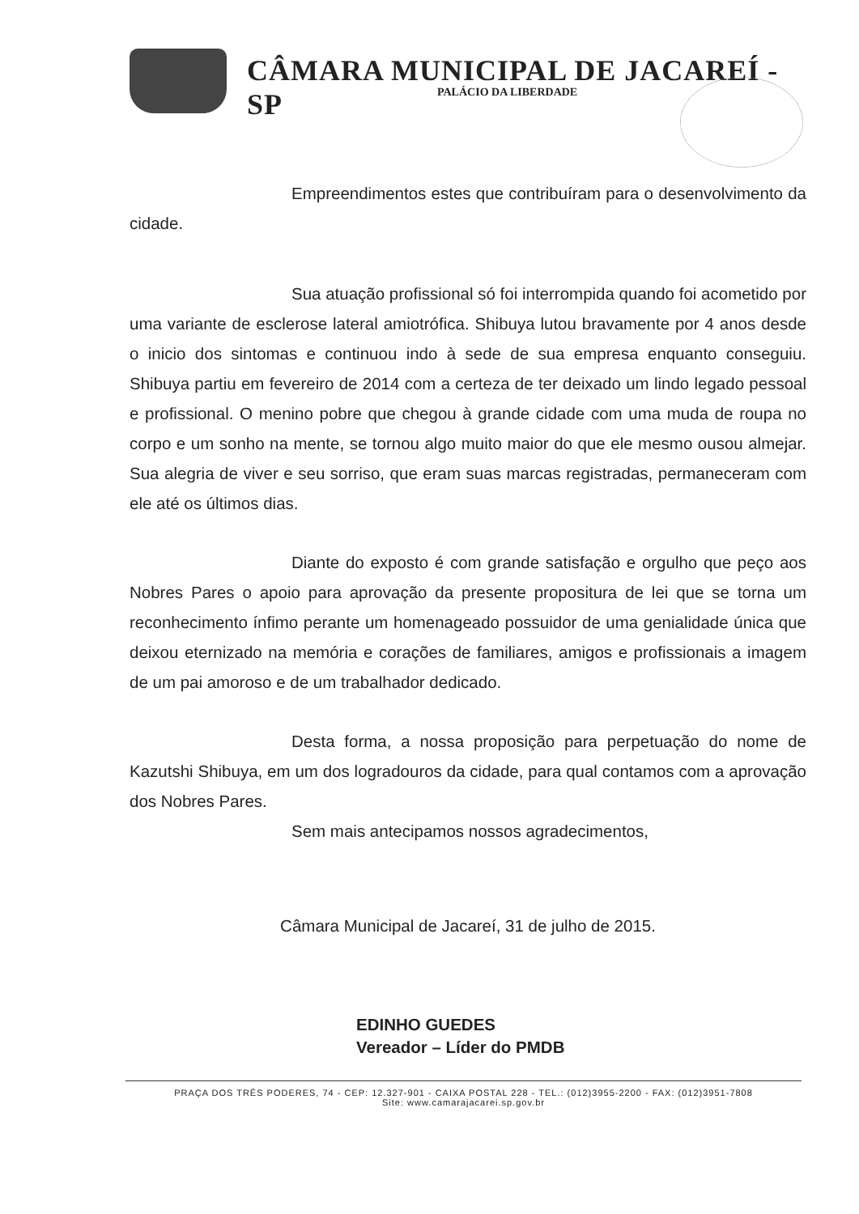CÂMARA MUNICIPAL DE JACAREÍ - SP
PALÁCIO DA LIBERDADE
Empreendimentos estes que contribuíram para o desenvolvimento da cidade.
Sua atuação profissional só foi interrompida quando foi acometido por uma variante de esclerose lateral amiotrófica. Shibuya lutou bravamente por 4 anos desde o inicio dos sintomas e continuou indo à sede de sua empresa enquanto conseguiu. Shibuya partiu em fevereiro de 2014 com a certeza de ter deixado um lindo legado pessoal e profissional. O menino pobre que chegou à grande cidade com uma muda de roupa no corpo e um sonho na mente, se tornou algo muito maior do que ele mesmo ousou almejar. Sua alegria de viver e seu sorriso, que eram suas marcas registradas, permaneceram com ele até os últimos dias.
Diante do exposto é com grande satisfação e orgulho que peço aos Nobres Pares o apoio para aprovação da presente propositura de lei que se torna um reconhecimento ínfimo perante um homenageado possuidor de uma genialidade única que deixou eternizado na memória e corações de familiares, amigos e profissionais a imagem de um pai amoroso e de um trabalhador dedicado.
Desta forma, a nossa proposição para perpetuação do nome de Kazutshi Shibuya, em um dos logradouros da cidade, para qual contamos com a aprovação dos Nobres Pares.
Sem mais antecipamos nossos agradecimentos,
Câmara Municipal de Jacareí, 31 de julho de 2015.
EDINHO GUEDES
Vereador – Líder do PMDB
PRAÇA DOS TRÊS PODERES, 74 - CEP: 12.327-901 - CAIXA POSTAL 228 - TEL.: (012)3955-2200 - FAX: (012)3951-7808
Site: www.camarajacarei.sp.gov.br